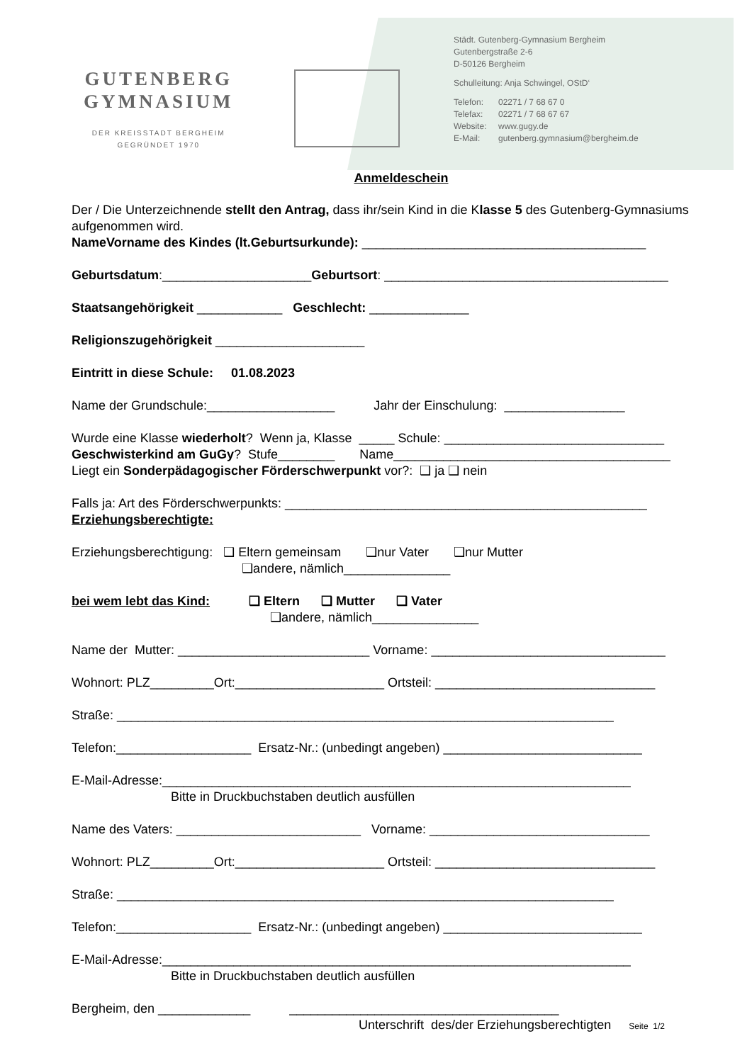GUTENBERG
GYMNASIUM
DER KREISSTADT BERGHEIM
GEGRÜNDET 1970
Städt. Gutenberg-Gymnasium Bergheim
Gutenbergstraße 2-6
D-50126 Bergheim
Schulleitung: Anja Schwingel, OStD‘
Telefon: 02271 / 7 68 67 0
Telefax: 02271 / 7 68 67 67
Website: www.gugy.de
E-Mail: gutenberg.gymnasium@bergheim.de
Anmeldeschein
Der / Die Unterzeichnende stellt den Antrag, dass ihr/sein Kind in die Klasse 5 des Gutenberg-Gymnasiums aufgenommen wird.
NameVorname des Kindes (lt.Geburtsurkunde): ________________________________________
Geburtsdatum:_____________________Geburtsort: ________________________________________
Staatsangehörigkeit ____________ Geschlecht: ______________
Religionszugehörigkeit _____________________
Eintritt in diese Schule: 01.08.2023
Name der Grundschule:__________________ Jahr der Einschulung: _________________
Wurde eine Klasse wiederholt? Wenn ja, Klasse _____ Schule: _______________________________
Geschwisterkind am GuGy? Stufe________ Name_______________________________________
Liegt ein Sonderpädagogischer Förderschwerpunkt vor?: ❑ ja ❑ nein
Falls ja: Art des Förderschwerpunkts: ___________________________________________________
Erziehungsberechtigte:
Erziehungsberechtigung: ❑ Eltern gemeinsam ❑nur Vater ❑nur Mutter
❑andere, nämlich_______________
bei wem lebt das Kind: ❑ Eltern ❑ Mutter ❑ Vater
❑andere, nämlich_______________
Name der Mutter: ___________________________ Vorname: _________________________________
Wohnort: PLZ_________Ort:_____________________ Ortsteil: _______________________________
Straße: ______________________________________________________________________
Telefon:___________________ Ersatz-Nr.: (unbedingt angeben) ____________________________
E-Mail-Adresse:__________________________________________________________________
Bitte in Druckbuchstaben deutlich ausfüllen
Name des Vaters: __________________________ Vorname: _______________________________
Wohnort: PLZ_________Ort:_____________________ Ortsteil: _______________________________
Straße: ______________________________________________________________________
Telefon:___________________ Ersatz-Nr.: (unbedingt angeben) ____________________________
E-Mail-Adresse:__________________________________________________________________
Bitte in Druckbuchstaben deutlich ausfüllen
Bergheim, den _____________ ______________________________________
Unterschrift des/der Erziehungsberechtigten Seite 1/2